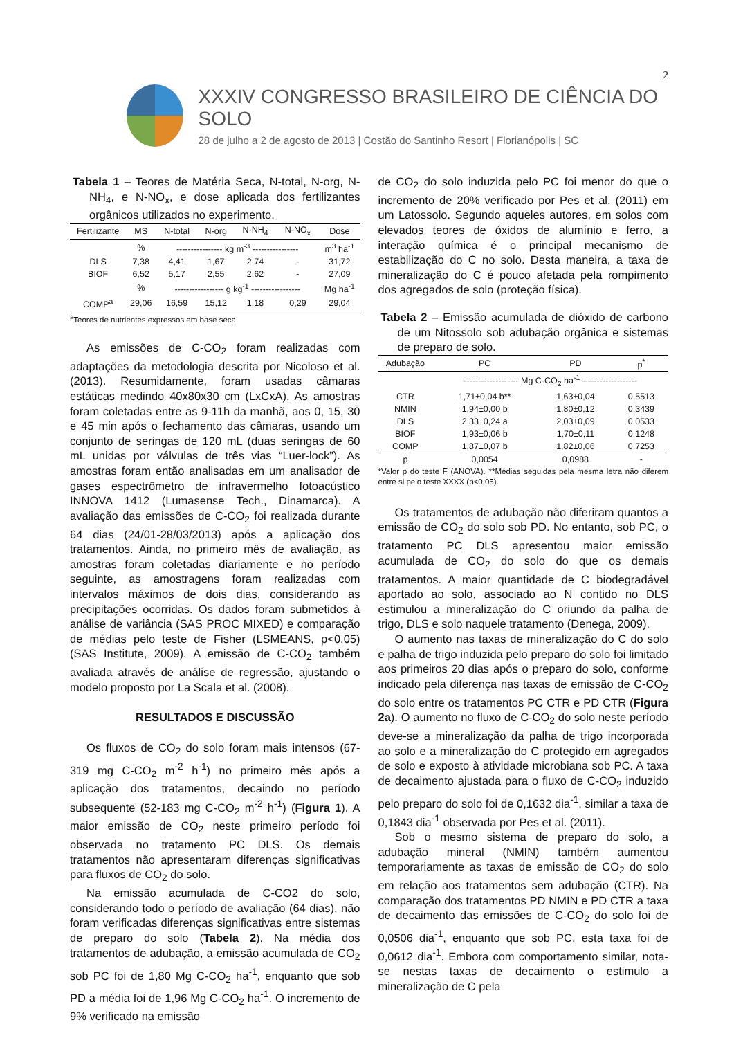2
XXXIV CONGRESSO BRASILEIRO DE CIÊNCIA DO SOLO
28 de julho a 2 de agosto de 2013 | Costão do Santinho Resort | Florianópolis | SC
Tabela 1 – Teores de Matéria Seca, N-total, N-org, N-NH<sub>4</sub>, e N-NO<sub>x</sub>, e dose aplicada dos fertilizantes orgânicos utilizados no experimento.
| Fertilizante | MS | N-total | N-org | N-NH<sub>4</sub> | N-NO<sub>x</sub> | Dose |
| --- | --- | --- | --- | --- | --- | --- |
| | % | ---------------- kg m<sup>-3</sup> ---------------- | | | | m<sup>3</sup> ha<sup>-1</sup> |
| DLS | 7,38 | 4,41 | 1,67 | 2,74 | - | 31,72 |
| BIOF | 6,52 | 5,17 | 2,55 | 2,62 | - | 27,09 |
| | % | ----------------- g kg<sup>-1</sup> ----------------- | | | | Mg ha<sup>-1</sup> |
| COMP<sup>a</sup> | 29,06 | 16,59 | 15,12 | 1,18 | 0,29 | 29,04 |
<sup>a</sup> Teores de nutrientes expressos em base seca.
As emissões de C-CO<sub>2</sub> foram realizadas com adaptações da metodologia descrita por Nicoloso et al. (2013). Resumidamente, foram usadas câmaras estáticas medindo 40x80x30 cm (LxCxA). As amostras foram coletadas entre as 9-11h da manhã, aos 0, 15, 30 e 45 min após o fechamento das câmaras, usando um conjunto de seringas de 120 mL (duas seringas de 60 mL unidas por válvulas de três vias “Luer-lock”). As amostras foram então analisadas em um analisador de gases espectrômetro de infravermelho fotoacústico INNOVA 1412 (Lumasense Tech., Dinamarca). A avaliação das emissões de C-CO<sub>2</sub> foi realizada durante 64 dias (24/01-28/03/2013) após a aplicação dos tratamentos. Ainda, no primeiro mês de avaliação, as amostras foram coletadas diariamente e no período seguinte, as amostragens foram realizadas com intervalos máximos de dois dias, considerando as precipitações ocorridas. Os dados foram submetidos à análise de variância (SAS PROC MIXED) e comparação de médias pelo teste de Fisher (LSMEANS, p<0,05) (SAS Institute, 2009). A emissão de C-CO<sub>2</sub> também avaliada através de análise de regressão, ajustando o modelo proposto por La Scala et al. (2008).
RESULTADOS E DISCUSSÃO
Os fluxos de CO<sub>2</sub> do solo foram mais intensos (67-319 mg C-CO<sub>2</sub> m<sup>-2</sup> h<sup>-1</sup>) no primeiro mês após a aplicação dos tratamentos, decaindo no período subsequente (52-183 mg C-CO<sub>2</sub> m<sup>-2</sup> h<sup>-1</sup>) (Figura 1). A maior emissão de CO<sub>2</sub> neste primeiro período foi observada no tratamento PC DLS. Os demais tratamentos não apresentaram diferenças significativas para fluxos de CO<sub>2</sub> do solo.
Na emissão acumulada de C-CO2 do solo, considerando todo o período de avaliação (64 dias), não foram verificadas diferenças significativas entre sistemas de preparo do solo (Tabela 2). Na média dos tratamentos de adubação, a emissão acumulada de CO<sub>2</sub> sob PC foi de 1,80 Mg C-CO<sub>2</sub> ha<sup>-1</sup>, enquanto que sob PD a média foi de 1,96 Mg C-CO<sub>2</sub> ha<sup>-1</sup>. O incremento de 9% verificado na emissão
de CO<sub>2</sub> do solo induzida pelo PC foi menor do que o incremento de 20% verificado por Pes et al. (2011) em um Latossolo. Segundo aqueles autores, em solos com elevados teores de óxidos de alumínio e ferro, a interação química é o principal mecanismo de estabilização do C no solo. Desta maneira, a taxa de mineralização do C é pouco afetada pela rompimento dos agregados de solo (proteção física).
Tabela 2 – Emissão acumulada de dióxido de carbono de um Nitossolo sob adubação orgânica e sistemas de preparo de solo.
| Adubação | PC | PD | p<sup>*</sup> |
| --- | --- | --- | --- |
| | ------------------- Mg C-CO<sub>2</sub> ha<sup>-1</sup> ------------------- | | |
| CTR | 1,71±0,04 b** | 1,63±0,04 | 0,5513 |
| NMIN | 1,94±0,00 b | 1,80±0,12 | 0,3439 |
| DLS | 2,33±0,24 a | 2,03±0,09 | 0,0533 |
| BIOF | 1,93±0,06 b | 1,70±0,11 | 0,1248 |
| COMP | 1,87±0,07 b | 1,82±0,06 | 0,7253 |
| p | 0,0054 | 0,0988 | - |
*Valor p do teste F (ANOVA). **Médias seguidas pela mesma letra não diferem entre si pelo teste XXXX (p<0,05).
Os tratamentos de adubação não diferiram quantos a emissão de CO<sub>2</sub> do solo sob PD. No entanto, sob PC, o tratamento PC DLS apresentou maior emissão acumulada de CO<sub>2</sub> do solo do que os demais tratamentos. A maior quantidade de C biodegradável aportado ao solo, associado ao N contido no DLS estimulou a mineralização do C oriundo da palha de trigo, DLS e solo naquele tratamento (Denega, 2009).
O aumento nas taxas de mineralização do C do solo e palha de trigo induzida pelo preparo do solo foi limitado aos primeiros 20 dias após o preparo do solo, conforme indicado pela diferença nas taxas de emissão de C-CO<sub>2</sub> do solo entre os tratamentos PC CTR e PD CTR (Figura 2a). O aumento no fluxo de C-CO<sub>2</sub> do solo neste período deve-se a mineralização da palha de trigo incorporada ao solo e a mineralização do C protegido em agregados de solo e exposto à atividade microbiana sob PC. A taxa de decaimento ajustada para o fluxo de C-CO<sub>2</sub> induzido pelo preparo do solo foi de 0,1632 dia<sup>-1</sup>, similar a taxa de 0,1843 dia<sup>-1</sup> observada por Pes et al. (2011).
Sob o mesmo sistema de preparo do solo, a adubação mineral (NMIN) também aumentou temporariamente as taxas de emissão de CO<sub>2</sub> do solo em relação aos tratamentos sem adubação (CTR). Na comparação dos tratamentos PD NMIN e PD CTR a taxa de decaimento das emissões de C-CO<sub>2</sub> do solo foi de 0,0506 dia<sup>-1</sup>, enquanto que sob PC, esta taxa foi de 0,0612 dia<sup>-1</sup>. Embora com comportamento similar, nota-se nestas taxas de decaimento o estimulo a mineralização de C pela